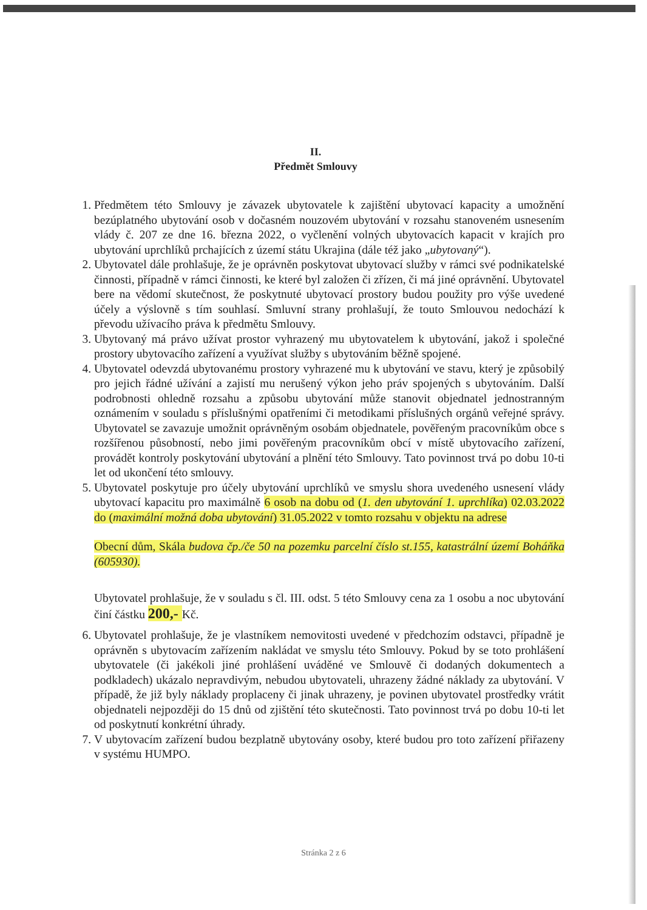II.
Předmět Smlouvy
1. Předmětem této Smlouvy je závazek ubytovatele k zajištění ubytovací kapacity a umožnění bezúplatného ubytování osob v dočasném nouzovém ubytování v rozsahu stanoveném usnesením vlády č. 207 ze dne 16. března 2022, o vyčlenění volných ubytovacích kapacit v krajích pro ubytování uprchlíků prchajících z území státu Ukrajina (dále též jako „ubytovaný“).
2. Ubytovatel dále prohlašuje, že je oprávněn poskytovat ubytovací služby v rámci své podnikatelské činnosti, případně v rámci činnosti, ke které byl založen či zřízen, či má jiné oprávnění. Ubytovatel bere na vědomí skutečnost, že poskytnuté ubytovací prostory budou použity pro výše uvedené účely a výslovně s tím souhlasí. Smluvní strany prohlašují, že touto Smlouvou nedochází k převodu užívacího práva k předmětu Smlouvy.
3. Ubytovaný má právo užívat prostor vyhrazený mu ubytovatelem k ubytování, jakož i společné prostory ubytovacího zařízení a využívat služby s ubytováním běžně spojené.
4. Ubytovatel odevzdá ubytovanému prostory vyhrazené mu k ubytování ve stavu, který je způsobilý pro jejich řádné užívání a zajistí mu nerušený výkon jeho práv spojených s ubytováním. Další podrobnosti ohledně rozsahu a způsobu ubytování může stanovit objednatel jednostranným oznámením v souladu s příslušnými opatřeními či metodikami příslušných orgánů veřejné správy. Ubytovatel se zavazuje umožnit oprávněným osobám objednatele, pověřeným pracovníkům obce s rozšířenou působností, nebo jimi pověřeným pracovníkům obcí v místě ubytovacího zařízení, provádět kontroly poskytování ubytování a plnění této Smlouvy. Tato povinnost trvá po dobu 10-ti let od ukončení této smlouvy.
5. Ubytovatel poskytuje pro účely ubytování uprchlíků ve smyslu shora uvedeného usnesení vlády ubytovací kapacitu pro maximálně 6 osob na dobu od (1. den ubytování 1. uprchlíka) 02.03.2022 do (maximální možná doba ubytování) 31.05.2022 v tomto rozsahu v objektu na adrese
Obecní dům, Skála budova čp./če 50 na pozemku parcelní číslo st.155, katastrální území Boháňka (605930).
Ubytovatel prohlašuje, že v souladu s čl. III. odst. 5 této Smlouvy cena za 1 osobu a noc ubytování činí částku 200,- Kč.
6. Ubytovatel prohlašuje, že je vlastníkem nemovitosti uvedené v předchozím odstavci, případně je oprávněn s ubytovacím zařízením nakládat ve smyslu této Smlouvy. Pokud by se toto prohlášení ubytovatele (či jakékoli jiné prohlášení uváděné ve Smlouvě či dodaných dokumentech a podkladech) ukázalo nepravdivým, nebudou ubytovateli, uhrazeny žádné náklady za ubytování. V případě, že již byly náklady proplaceny či jinak uhrazeny, je povinen ubytovatel prostředky vrátit objednateli nejpozději do 15 dnů od zjištění této skutečnosti. Tato povinnost trvá po dobu 10-ti let od poskytnutí konkrétní úhrady.
7. V ubytovacím zařízení budou bezplatně ubytovány osoby, které budou pro toto zařízení přiřazeny v systému HUMPO.
Stránka 2 z 6